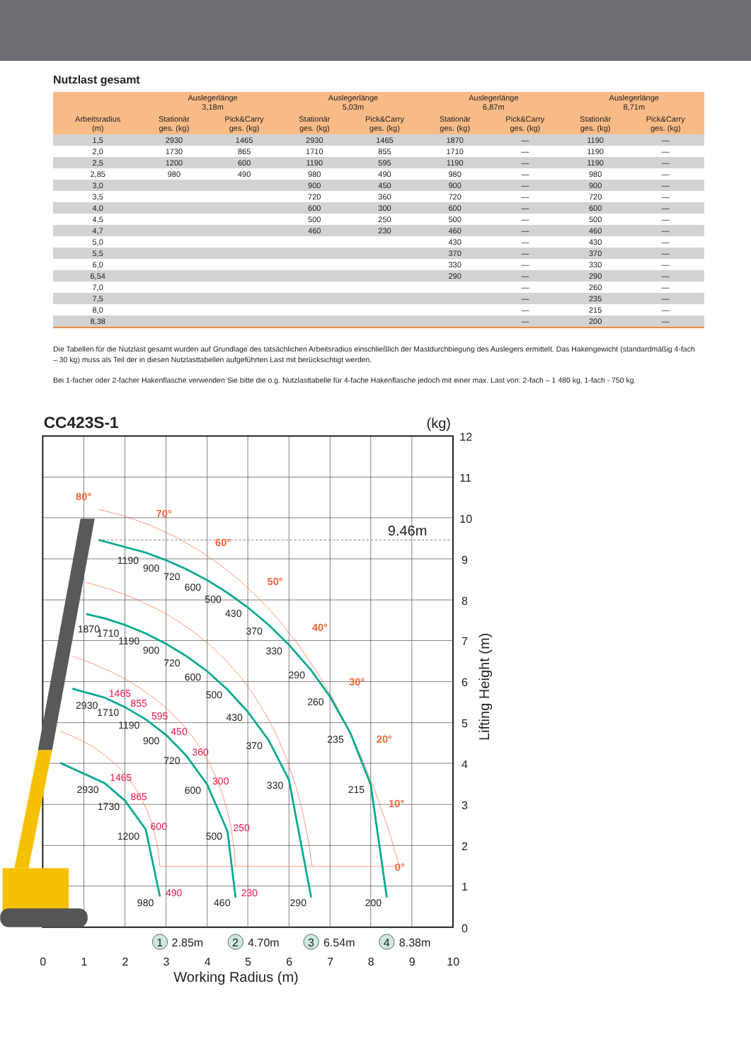Nutzlast gesamt
| Arbeitsradius (m) | Auslegerlänge 3,18m | | Auslegerlänge 5,03m | | Auslegerlänge 6,87m | | Auslegerlänge 8,71m | |
| --- | --- | --- | --- | --- | --- | --- | --- | --- |
| | Stationär ges. (kg) | Pick&Carry ges. (kg) | Stationär ges. (kg) | Pick&Carry ges. (kg) | Stationär ges. (kg) | Pick&Carry ges. (kg) | Stationär ges. (kg) | Pick&Carry ges. (kg) |
| 1,5 | 2930 | 1465 | 2930 | 1465 | 1870 | — | 1190 | — |
| 2,0 | 1730 | 865 | 1710 | 855 | 1710 | — | 1190 | — |
| 2,5 | 1200 | 600 | 1190 | 595 | 1190 | — | 1190 | — |
| 2,85 | 980 | 490 | 980 | 490 | 980 | — | 980 | — |
| 3,0 | | | 900 | 450 | 900 | — | 900 | — |
| 3,5 | | | 720 | 360 | 720 | — | 720 | — |
| 4,0 | | | 600 | 300 | 600 | — | 600 | — |
| 4,5 | | | 500 | 250 | 500 | — | 500 | — |
| 4,7 | | | 460 | 230 | 460 | — | 460 | — |
| 5,0 | | | | | 430 | — | 430 | — |
| 5,5 | | | | | 370 | — | 370 | — |
| 6,0 | | | | | 330 | — | 330 | — |
| 6,54 | | | | | 290 | — | 290 | — |
| 7,0 | | | | | | — | 260 | — |
| 7,5 | | | | | | — | 235 | — |
| 8,0 | | | | | | — | 215 | — |
| 8,38 | | | | | | — | 200 | — |
Die Tabellen für die Nutzlast gesamt wurden auf Grundlage des tatsächlichen Arbeitsradius einschließlich der Mastdurchbiegung des Auslegers ermittelt. Das Hakengewicht (standardmäßig 4-fach – 30 kg) muss als Teil der in diesen Nutzlasttabellen aufgeführten Last mit berücksichtigt werden.
Bei 1-facher oder 2-facher Hakenflasche verwenden Sie bitte die o.g. Nutzlasttabelle für 4-fache Hakenflasche jedoch mit einer max. Last von: 2-fach – 1 480 kg, 1-fach - 750 kg.
CC423S-1
(kg)
9.46m
80°
70°
60°
50°
40°
30°
20°
10°
0°
1190
900
720
600
500
430
370
330
290
260
235
215
200
1870
1710
1190
900
720
600
500
430
370
330
290
2930
1710
1190
900
720
600
500
460
2930
1730
1200
980
1465
855
595
450
360
300
250
230
1465
865
600
490
12
11
10
9
8
7
6
5
4
3
2
1
0
Lifting Height (m)
1
2.85m
2
4.70m
3
6.54m
4
8.38m
0
1
2
3
4
5
6
7
8
9
10
Working Radius (m)